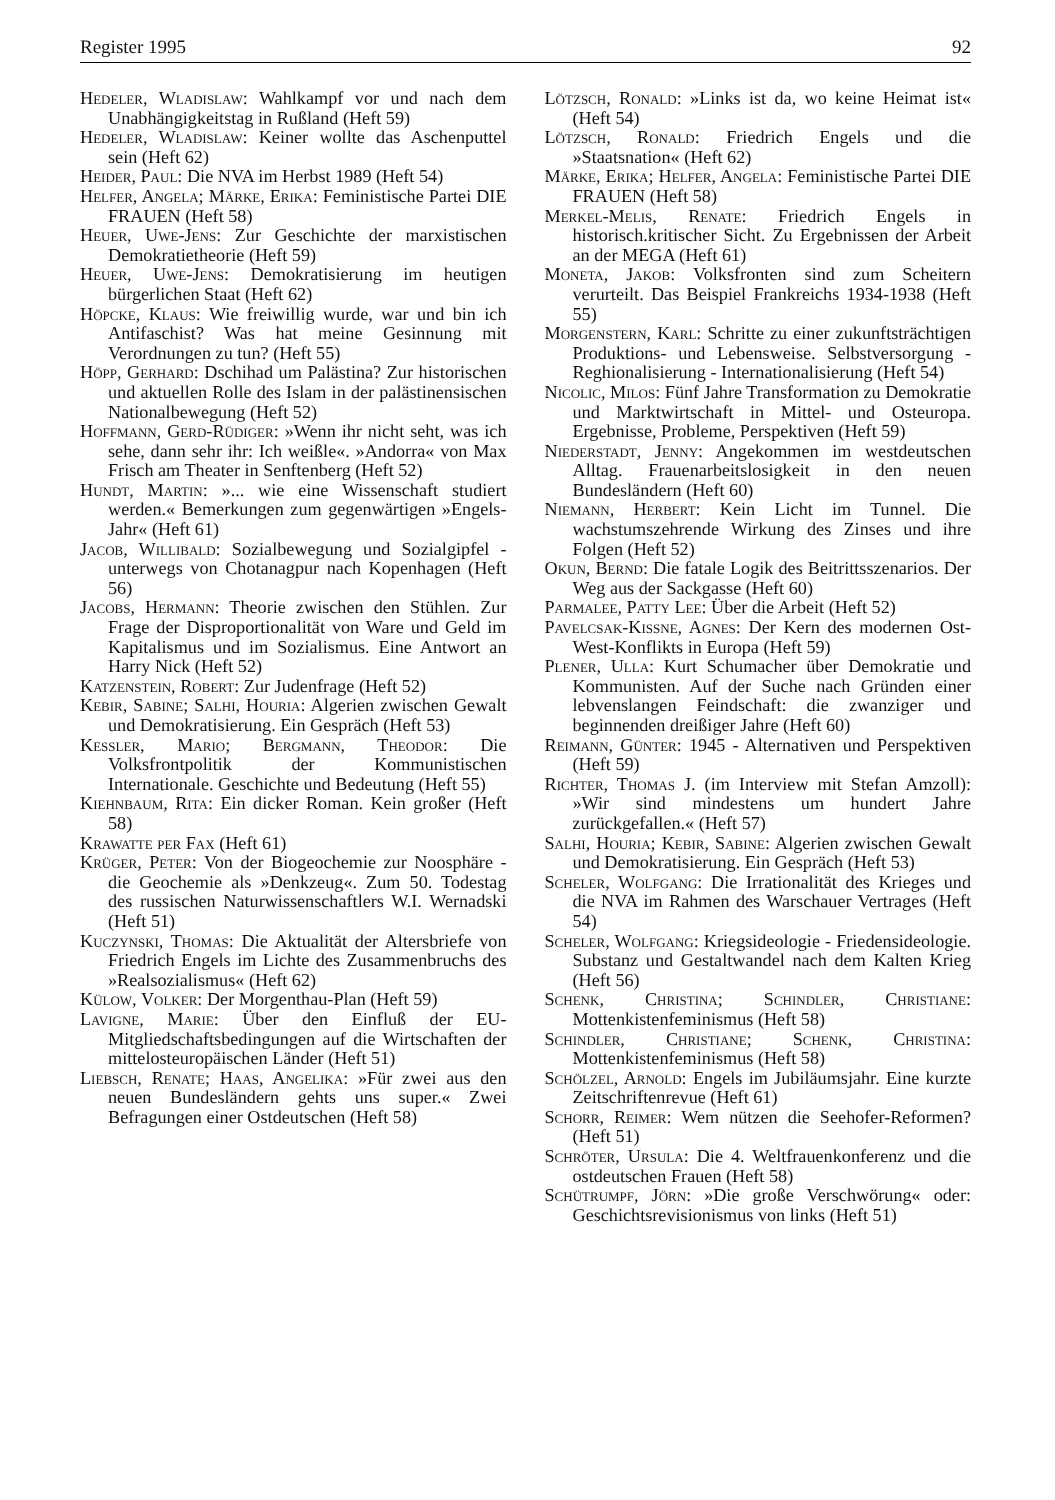Register 1995 92
Hedeler, Wladislaw: Wahlkampf vor und nach dem Unabhängigkeitstag in Rußland (Heft 59)
Hedeler, Wladislaw: Keiner wollte das Aschenputtel sein (Heft 62)
Heider, Paul: Die NVA im Herbst 1989 (Heft 54)
Helfer, Angela; Märke, Erika: Feministische Partei DIE FRAUEN (Heft 58)
Heuer, Uwe-Jens: Zur Geschichte der marxistischen Demokratietheorie (Heft 59)
Heuer, Uwe-Jens: Demokratisierung im heutigen bürgerlichen Staat (Heft 62)
Höpcke, Klaus: Wie freiwillig wurde, war und bin ich Antifaschist? Was hat meine Gesinnung mit Verordnungen zu tun? (Heft 55)
Höpp, Gerhard: Dschihad um Palästina? Zur historischen und aktuellen Rolle des Islam in der palästinensischen Nationalbewegung (Heft 52)
Hoffmann, Gerd-Rüdiger: »Wenn ihr nicht seht, was ich sehe, dann sehr ihr: Ich weißle«. »Andorra« von Max Frisch am Theater in Senftenberg (Heft 52)
Hundt, Martin: »... wie eine Wissenschaft studiert werden.« Bemerkungen zum gegenwärtigen »Engels-Jahr« (Heft 61)
Jacob, Willibald: Sozialbewegung und Sozialgipfel - unterwegs von Chotanagpur nach Kopenhagen (Heft 56)
Jacobs, Hermann: Theorie zwischen den Stühlen. Zur Frage der Disproportionalität von Ware und Geld im Kapitalismus und im Sozialismus. Eine Antwort an Harry Nick (Heft 52)
Katzenstein, Robert: Zur Judenfrage (Heft 52)
Kebir, Sabine; Salhi, Houria: Algerien zwischen Gewalt und Demokratisierung. Ein Gespräch (Heft 53)
Kessler, Mario; Bergmann, Theodor: Die Volksfrontpolitik der Kommunistischen Internationale. Geschichte und Bedeutung (Heft 55)
Kiehnbaum, Rita: Ein dicker Roman. Kein großer (Heft 58)
Krawatte per Fax (Heft 61)
Krüger, Peter: Von der Biogeochemie zur Noosphäre - die Geochemie als »Denkzeug«. Zum 50. Todestag des russischen Naturwissenschaftlers W.I. Wernadski (Heft 51)
Kuczynski, Thomas: Die Aktualität der Altersbriefe von Friedrich Engels im Lichte des Zusammenbruchs des »Realsozialismus« (Heft 62)
Külow, Volker: Der Morgenthau-Plan (Heft 59)
Lavigne, Marie: Über den Einfluß der EU-Mitgliedschaftsbedingungen auf die Wirtschaften der mittelosteuropäischen Länder (Heft 51)
Liebsch, Renate; Haas, Angelika: »Für zwei aus den neuen Bundesländern gehts uns super.« Zwei Befragungen einer Ostdeutschen (Heft 58)
Lötzsch, Ronald: »Links ist da, wo keine Heimat ist« (Heft 54)
Lötzsch, Ronald: Friedrich Engels und die »Staatsnation« (Heft 62)
Märke, Erika; Helfer, Angela: Feministische Partei DIE FRAUEN (Heft 58)
Merkel-Melis, Renate: Friedrich Engels in historisch.kritischer Sicht. Zu Ergebnissen der Arbeit an der MEGA (Heft 61)
Moneta, Jakob: Volksfronten sind zum Scheitern verurteilt. Das Beispiel Frankreichs 1934-1938 (Heft 55)
Morgenstern, Karl: Schritte zu einer zukunftsträchtigen Produktions- und Lebensweise. Selbstversorgung - Reghionalisierung - Internationalisierung (Heft 54)
Nicolic, Milos: Fünf Jahre Transformation zu Demokratie und Marktwirtschaft in Mittel- und Osteuropa. Ergebnisse, Probleme, Perspektiven (Heft 59)
Niederstadt, Jenny: Angekommen im westdeutschen Alltag. Frauenarbeitslosigkeit in den neuen Bundesländern (Heft 60)
Niemann, Herbert: Kein Licht im Tunnel. Die wachstumszehrende Wirkung des Zinses und ihre Folgen (Heft 52)
Okun, Bernd: Die fatale Logik des Beitrittsszenarios. Der Weg aus der Sackgasse (Heft 60)
Parmalee, Patty Lee: Über die Arbeit (Heft 52)
Pavelcsak-Kissne, Agnes: Der Kern des modernen Ost-West-Konflikts in Europa (Heft 59)
Plener, Ulla: Kurt Schumacher über Demokratie und Kommunisten. Auf der Suche nach Gründen einer lebvenslangen Feindschaft: die zwanziger und beginnenden dreißiger Jahre (Heft 60)
Reimann, Günter: 1945 - Alternativen und Perspektiven (Heft 59)
Richter, Thomas J. (im Interview mit Stefan Amzoll): »Wir sind mindestens um hundert Jahre zurückgefallen.« (Heft 57)
Salhi, Houria; Kebir, Sabine: Algerien zwischen Gewalt und Demokratisierung. Ein Gespräch (Heft 53)
Scheler, Wolfgang: Die Irrationalität des Krieges und die NVA im Rahmen des Warschauer Vertrages (Heft 54)
Scheler, Wolfgang: Kriegsideologie - Friedensideologie. Substanz und Gestaltwandel nach dem Kalten Krieg (Heft 56)
Schenk, Christina; Schindler, Christiane: Mottenkistenfeminismus (Heft 58)
Schindler, Christiane; Schenk, Christina: Mottenkistenfeminismus (Heft 58)
Schölzel, Arnold: Engels im Jubiläumsjahr. Eine kurzte Zeitschriftenrevue (Heft 61)
Schorr, Reimer: Wem nützen die Seehofer-Reformen? (Heft 51)
Schröter, Ursula: Die 4. Weltfrauenkonferenz und die ostdeutschen Frauen (Heft 58)
Schütrumpf, Jörn: »Die große Verschwörung« oder: Geschichtsrevisionismus von links (Heft 51)